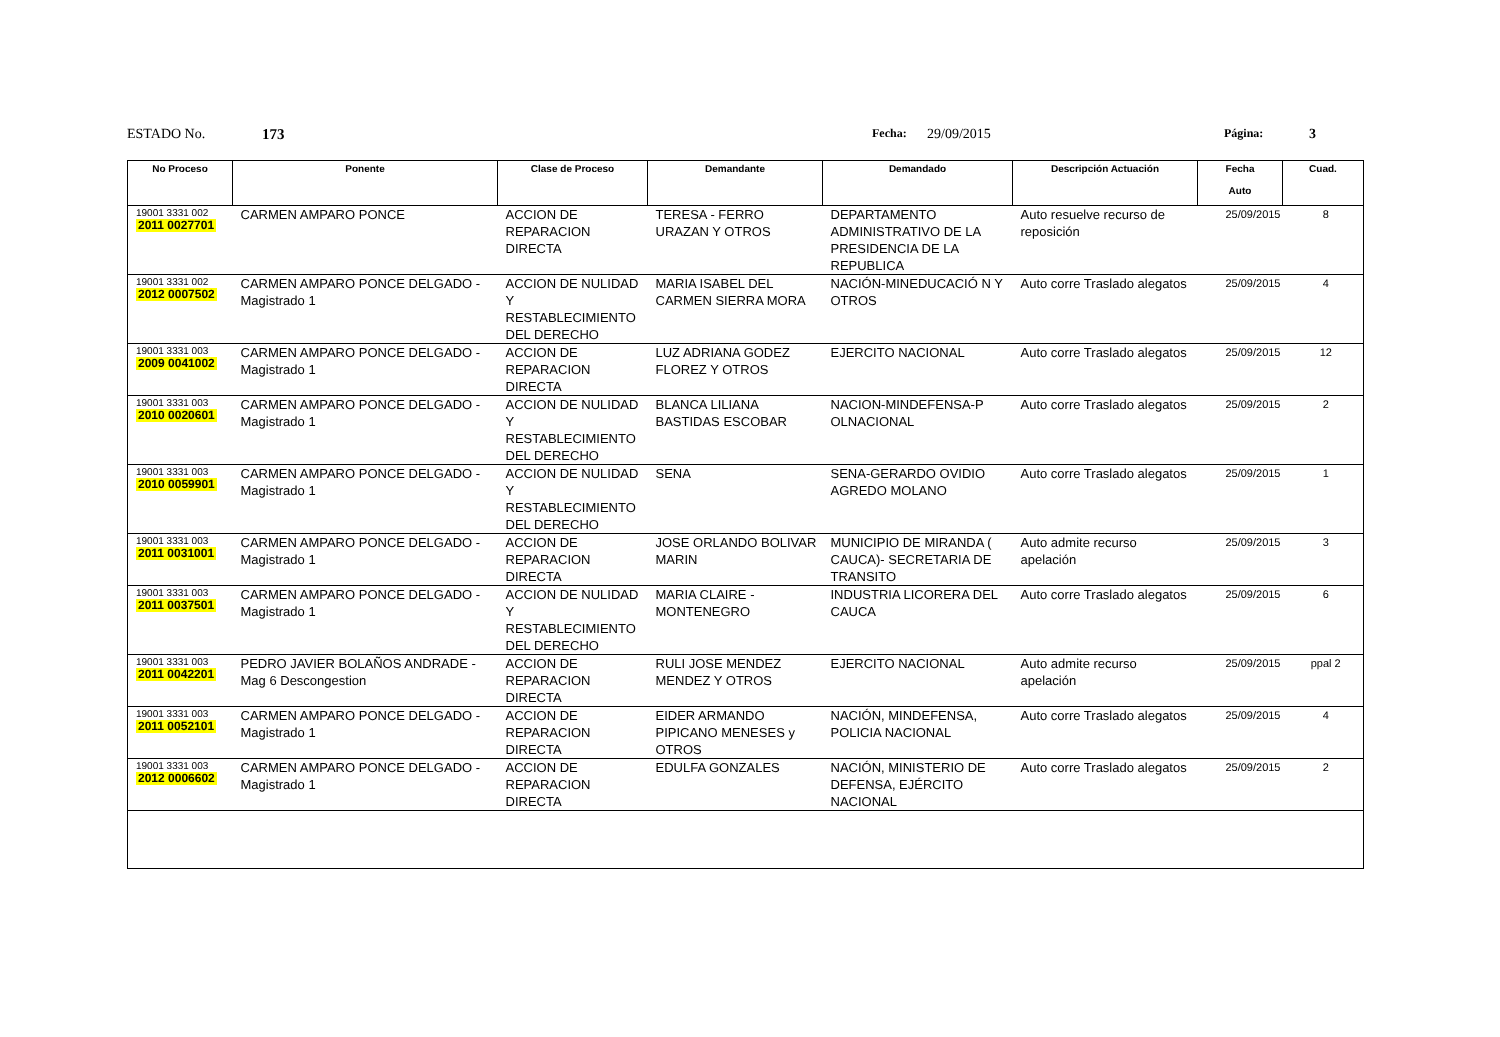ESTADO No. 173 Fecha: 29/09/2015 Página: 3
| No Proceso | Ponente | Clase de Proceso | Demandante | Demandado | Descripción Actuación | Fecha Auto | Cuad. |
| --- | --- | --- | --- | --- | --- | --- | --- |
| 19001 3331 002 2011 0027701 | CARMEN AMPARO PONCE | ACCION DE REPARACION DIRECTA | TERESA - FERRO URAZAN Y OTROS | DEPARTAMENTO ADMINISTRATIVO DE LA PRESIDENCIA DE LA REPUBLICA | Auto resuelve recurso de reposición | 25/09/2015 | 8 |
| 19001 3331 002 2012 0007502 | CARMEN AMPARO PONCE DELGADO - Magistrado 1 | ACCION DE NULIDAD Y RESTABLECIMIENTO DEL DERECHO | MARIA ISABEL DEL CARMEN SIERRA MORA | NACIÓN-MINEDUCACIÓ N Y OTROS | Auto corre Traslado alegatos | 25/09/2015 | 4 |
| 19001 3331 003 2009 0041002 | CARMEN AMPARO PONCE DELGADO - Magistrado 1 | ACCION DE REPARACION DIRECTA | LUZ ADRIANA GODEZ FLOREZ Y OTROS | EJERCITO NACIONAL | Auto corre Traslado alegatos | 25/09/2015 | 12 |
| 19001 3331 003 2010 0020601 | CARMEN AMPARO PONCE DELGADO - Magistrado 1 | ACCION DE NULIDAD Y RESTABLECIMIENTO DEL DERECHO | BLANCA LILIANA BASTIDAS ESCOBAR | NACION-MINDEFENSA-P OLNACIONAL | Auto corre Traslado alegatos | 25/09/2015 | 2 |
| 19001 3331 003 2010 0059901 | CARMEN AMPARO PONCE DELGADO - Magistrado 1 | ACCION DE NULIDAD Y RESTABLECIMIENTO DEL DERECHO | SENA | SENA-GERARDO OVIDIO AGREDO MOLANO | Auto corre Traslado alegatos | 25/09/2015 | 1 |
| 19001 3331 003 2011 0031001 | CARMEN AMPARO PONCE DELGADO - Magistrado 1 | ACCION DE REPARACION DIRECTA | JOSE ORLANDO BOLIVAR MARIN | MUNICIPIO DE MIRANDA ( CAUCA)- SECRETARIA DE TRANSITO | Auto admite recurso apelación | 25/09/2015 | 3 |
| 19001 3331 003 2011 0037501 | CARMEN AMPARO PONCE DELGADO - Magistrado 1 | ACCION DE NULIDAD Y RESTABLECIMIENTO DEL DERECHO | MARIA CLAIRE - MONTENEGRO | INDUSTRIA LICORERA DEL CAUCA | Auto corre Traslado alegatos | 25/09/2015 | 6 |
| 19001 3331 003 2011 0042201 | PEDRO JAVIER BOLAÑOS ANDRADE - Mag 6 Descongestion | ACCION DE REPARACION DIRECTA | RULI JOSE MENDEZ MENDEZ Y OTROS | EJERCITO NACIONAL | Auto admite recurso apelación | 25/09/2015 | ppal 2 |
| 19001 3331 003 2011 0052101 | CARMEN AMPARO PONCE DELGADO - Magistrado 1 | ACCION DE REPARACION DIRECTA | EIDER ARMANDO PIPICANO MENESES y OTROS | NACIÓN, MINDEFENSA, POLICIA NACIONAL | Auto corre Traslado alegatos | 25/09/2015 | 4 |
| 19001 3331 003 2012 0006602 | CARMEN AMPARO PONCE DELGADO - Magistrado 1 | ACCION DE REPARACION DIRECTA | EDULFA GONZALES | NACIÓN, MINISTERIO DE DEFENSA, EJÉRCITO NACIONAL | Auto corre Traslado alegatos | 25/09/2015 | 2 |